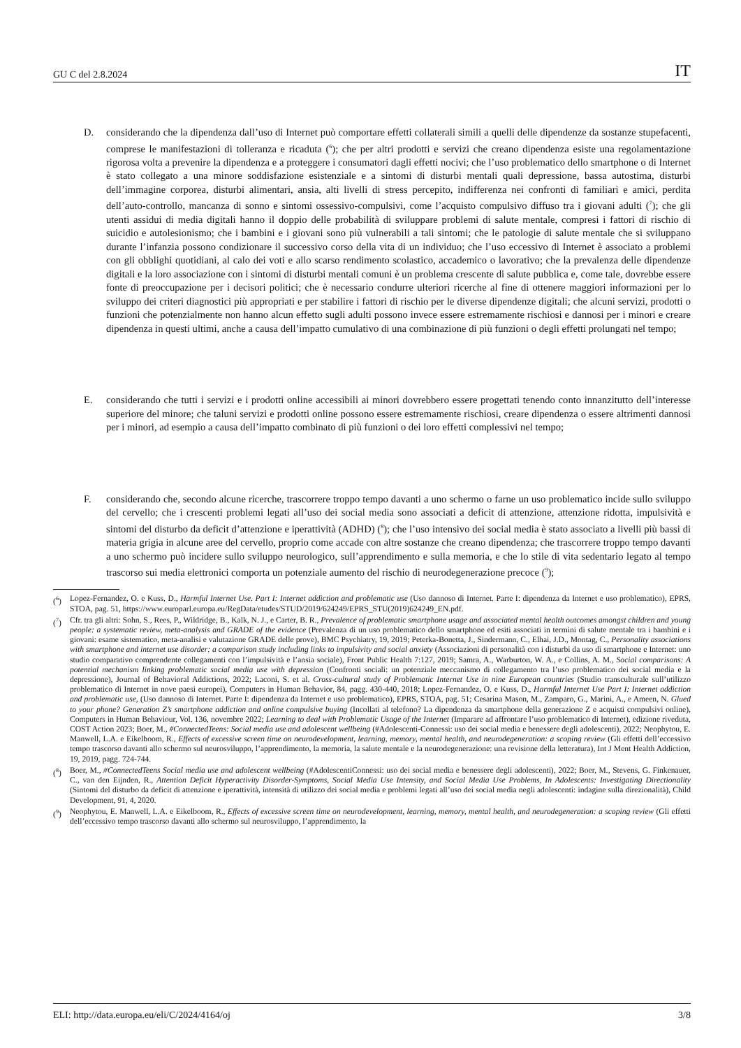GU C del 2.8.2024 IT
D. considerando che la dipendenza dall’uso di Internet può comportare effetti collaterali simili a quelli delle dipendenze da sostanze stupefacenti, comprese le manifestazioni di tolleranza e ricaduta (<sup>6</sup>); che per altri prodotti e servizi che creano dipendenza esiste una regolamentazione rigorosa volta a prevenire la dipendenza e a proteggere i consumatori dagli effetti nocivi; che l’uso problematico dello smartphone o di Internet è stato collegato a una minore soddisfazione esistenziale e a sintomi di disturbi mentali quali depressione, bassa autostima, disturbi dell’immagine corporea, disturbi alimentari, ansia, alti livelli di stress percepito, indifferenza nei confronti di familiari e amici, perdita dell’auto-controllo, mancanza di sonno e sintomi ossessivo-compulsivi, come l’acquisto compulsivo diffuso tra i giovani adulti (<sup>7</sup>); che gli utenti assidui di media digitali hanno il doppio delle probabilità di sviluppare problemi di salute mentale, compresi i fattori di rischio di suicidio e autolesionismo; che i bambini e i giovani sono più vulnerabili a tali sintomi; che le patologie di salute mentale che si sviluppano durante l’infanzia possono condizionare il successivo corso della vita di un individuo; che l’uso eccessivo di Internet è associato a problemi con gli obblighi quotidiani, al calo dei voti e allo scarso rendimento scolastico, accademico o lavorativo; che la prevalenza delle dipendenze digitali e la loro associazione con i sintomi di disturbi mentali comuni è un problema crescente di salute pubblica e, come tale, dovrebbe essere fonte di preoccupazione per i decisori politici; che è necessario condurre ulteriori ricerche al fine di ottenere maggiori informazioni per lo sviluppo dei criteri diagnostici più appropriati e per stabilire i fattori di rischio per le diverse dipendenze digitali; che alcuni servizi, prodotti o funzioni che potenzialmente non hanno alcun effetto sugli adulti possono invece essere estremamente rischiosi e dannosi per i minori e creare dipendenza in questi ultimi, anche a causa dell’impatto cumulativo di una combinazione di più funzioni o degli effetti prolungati nel tempo;
E. considerando che tutti i servizi e i prodotti online accessibili ai minori dovrebbero essere progettati tenendo conto innanzitutto dell’interesse superiore del minore; che taluni servizi e prodotti online possono essere estremamente rischiosi, creare dipendenza o essere altrimenti dannosi per i minori, ad esempio a causa dell’impatto combinato di più funzioni o dei loro effetti complessivi nel tempo;
F. considerando che, secondo alcune ricerche, trascorrere troppo tempo davanti a uno schermo o farne un uso problematico incide sullo sviluppo del cervello; che i crescenti problemi legati all’uso dei social media sono associati a deficit di attenzione, attenzione ridotta, impulsività e sintomi del disturbo da deficit d’attenzione e iperattività (ADHD) (<sup>8</sup>); che l’uso intensivo dei social media è stato associato a livelli più bassi di materia grigia in alcune aree del cervello, proprio come accade con altre sostanze che creano dipendenza; che trascorrere troppo tempo davanti a uno schermo può incidere sullo sviluppo neurologico, sull’apprendimento e sulla memoria, e che lo stile di vita sedentario legato al tempo trascorso sui media elettronici comporta un potenziale aumento del rischio di neurodegenerazione precoce (<sup>9</sup>);
(<sup>6</sup>) Lopez-Fernandez, O. e Kuss, D., Harmful Internet Use. Part I: Internet addiction and problematic use (Uso dannoso di Internet. Parte I: dipendenza da Internet e uso problematico), EPRS, STOA, pag. 51, https://www.europarl.europa.eu/RegData/etudes/STUD/2019/624249/EPRS_STU(2019)624249_EN.pdf.
(<sup>7</sup>) Cfr. tra gli altri: Sohn, S., Rees, P., Wildridge, B., Kalk, N. J., e Carter, B. R., Prevalence of problematic smartphone usage and associated mental health outcomes amongst children and young people: a systematic review, meta-analysis and GRADE of the evidence (Prevalenza di un uso problematico dello smartphone ed esiti associati in termini di salute mentale tra i bambini e i giovani: esame sistematico, meta-analisi e valutazione GRADE delle prove), BMC Psychiatry, 19, 2019; Peterka-Bonetta, J., Sindermann, C., Elhai, J.D., Montag, C., Personality associations with smartphone and internet use disorder: a comparison study including links to impulsivity and social anxiety (Associazioni di personalità con i disturbi da uso di smartphone e Internet: uno studio comparativo comprendente collegamenti con l’impulsività e l’ansia sociale), Front Public Health 7:127, 2019; Samra, A., Warburton, W. A., e Collins, A. M., Social comparisons: A potential mechanism linking problematic social media use with depression (Confronti sociali: un potenziale meccanismo di collegamento tra l’uso problematico dei social media e la depressione), Journal of Behavioral Addictions, 2022; Laconi, S. et al. Cross-cultural study of Problematic Internet Use in nine European countries (Studio transculturale sull’utilizzo problematico di Internet in nove paesi europei), Computers in Human Behavior, 84, pagg. 430-440, 2018; Lopez-Fernandez, O. e Kuss, D., Harmful Internet Use Part I: Internet addiction and problematic use, (Uso dannoso di Internet. Parte I: dipendenza da Internet e uso problematico), EPRS, STOA, pag. 51; Cesarina Mason, M., Zamparo, G., Marini, A., e Ameen, N. Glued to your phone? Generation Z’s smartphone addiction and online compulsive buying (Incollati al telefono? La dipendenza da smartphone della generazione Z e acquisti compulsivi online), Computers in Human Behaviour, Vol. 136, novembre 2022; Learning to deal with Problematic Usage of the Internet (Imparare ad affrontare l’uso problematico di Internet), edizione riveduta, COST Action 2023; Boer, M., #ConnectedTeens: Social media use and adolescent wellbeing (#Adolescenti-Connessi: uso dei social media e benessere degli adolescenti), 2022; Neophytou, E. Manwell, L.A. e Eikelboom, R., Effects of excessive screen time on neurodevelopment, learning, memory, mental health, and neurodegeneration: a scoping review (Gli effetti dell’eccessivo tempo trascorso davanti allo schermo sul neurosviluppo, l’apprendimento, la memoria, la salute mentale e la neurodegenerazione: una revisione della letteratura), Int J Ment Health Addiction, 19, 2019, pagg. 724-744.
(<sup>8</sup>) Boer, M., #ConnectedTeens Social media use and adolescent wellbeing (#AdolescentiConnessi: uso dei social media e benessere degli adolescenti), 2022; Boer, M., Stevens, G. Finkenauer, C., van den Eijnden, R., Attention Deficit Hyperactivity Disorder-Symptoms, Social Media Use Intensity, and Social Media Use Problems, In Adolescents: Investigating Directionality (Sintomi del disturbo da deficit di attenzione e iperattività, intensità di utilizzo dei social media e problemi legati all’uso dei social media negli adolescenti: indagine sulla direzionalità), Child Development, 91, 4, 2020.
(<sup>9</sup>) Neophytou, E. Manwell, L.A. e Eikelboom, R., Effects of excessive screen time on neurodevelopment, learning, memory, mental health, and neurodegeneration: a scoping review (Gli effetti dell’eccessivo tempo trascorso davanti allo schermo sul neurosviluppo, l’apprendimento, la
ELI: http://data.europa.eu/eli/C/2024/4164/oj 3/8